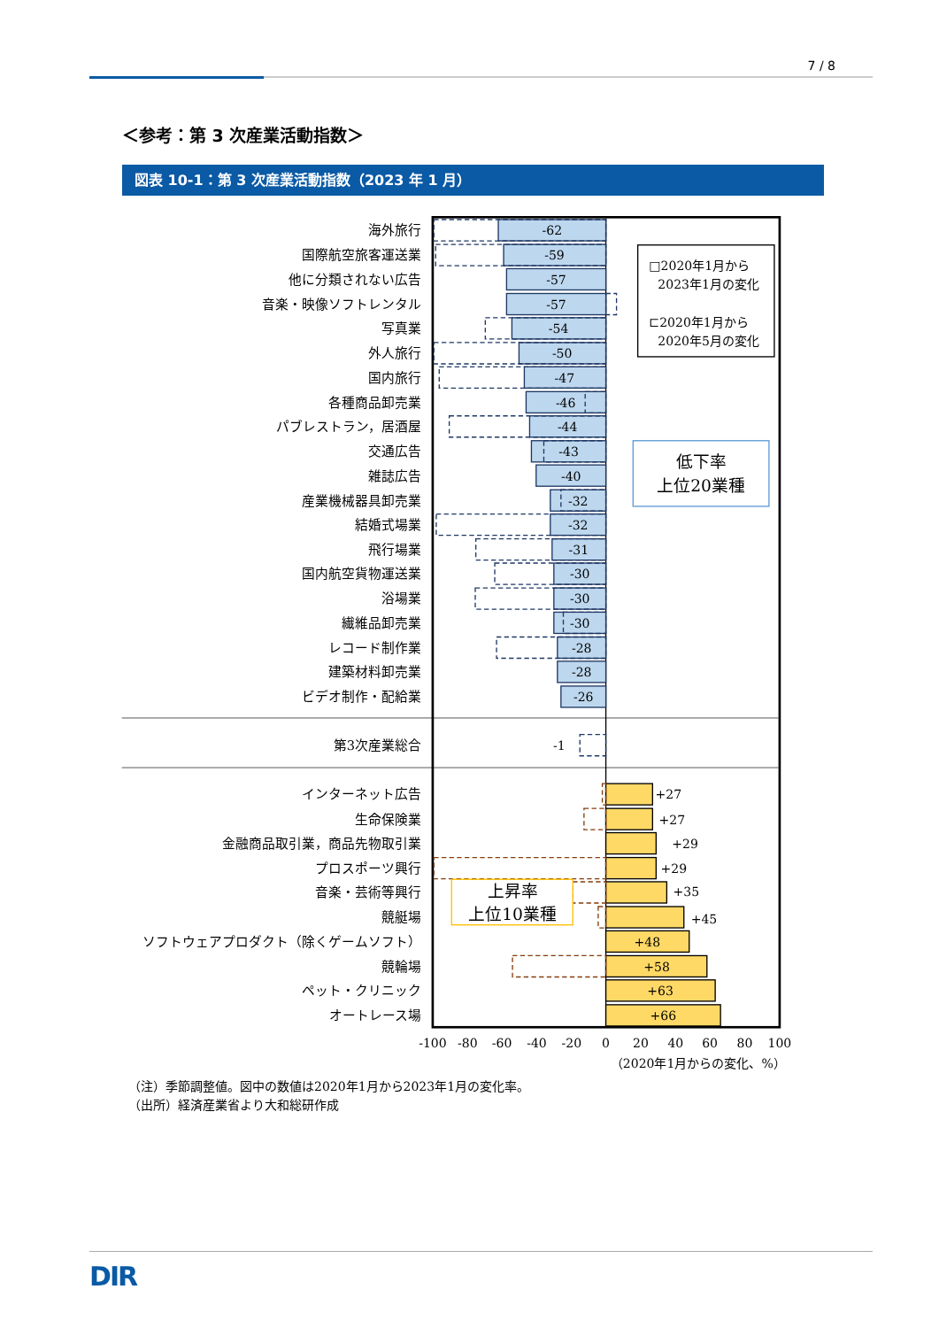7 / 8
＜参考：第 3 次産業活動指数＞
図表 10-1：第 3 次産業活動指数（2023 年 1 月）
海外旅行
国際航空旅客運送業
他に分類されない広告
音楽・映像ソフトレンタル
写真業
外人旅行
国内旅行
各種商品卸売業
パブレストラン，居酒屋
交通広告
雑誌広告
産業機械器具卸売業
結婚式場業
飛行場業
国内航空貨物運送業
浴場業
繊維品卸売業
レコード制作業
建築材料卸売業
ビデオ制作・配給業
第3次産業総合
インターネット広告
生命保険業
金融商品取引業，商品先物取引業
プロスポーツ興行
音楽・芸術等興行
競艇場
ソフトウェアプロダクト（除くゲームソフト）
競輪場
ペット・クリニック
オートレース場
-62
-59
-57
-57
-54
-50
-47
-46
-44
-43
-40
-32
-32
-31
-30
-30
-30
-28
-28
-26
-1
+27
+27
+29
+29
+35
+45
+48
+58
+63
+66
□2020年1月から
2023年1月の変化
⊏2020年1月から
2020年5月の変化
低下率
上位20業種
上昇率
上位10業種
-100
-80
-60
-40
-20
0
20
40
60
80
100
（2020年1月からの変化、%）
（注）季節調整値。図中の数値は2020年1月から2023年1月の変化率。
（出所）経済産業省より大和総研作成
DIR